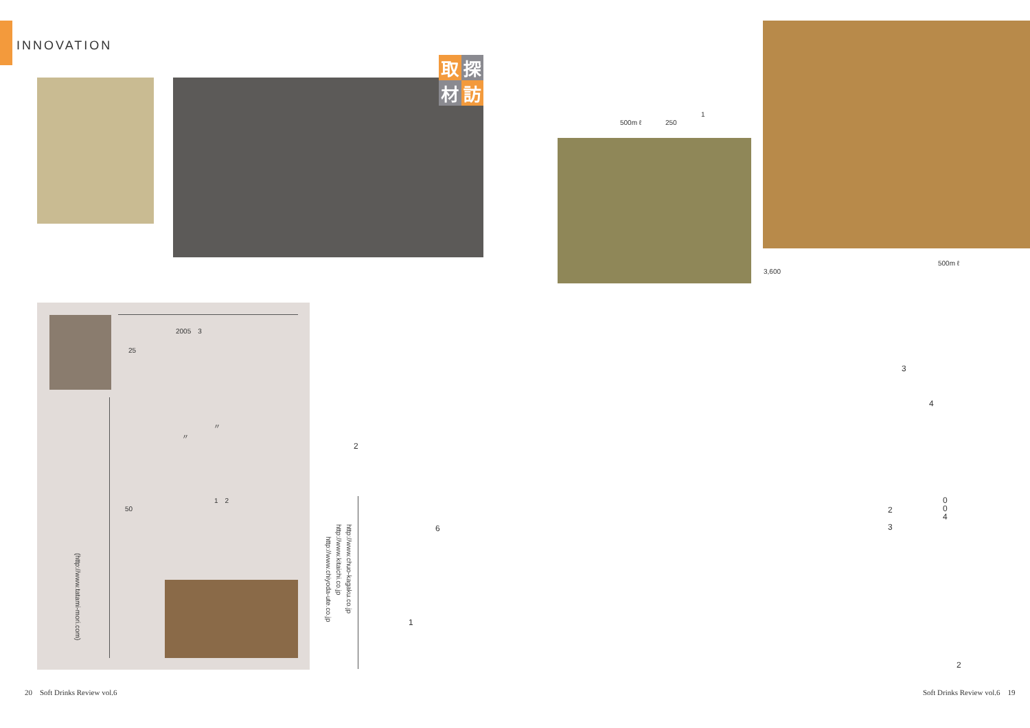INNOVATION
取探材訪
1
500m ℓ 250
500m ℓ
3,600
2005　3
25
〃
〃
1　2
50
(http://www.tatami-mori.com)
2
http://www.chuo-kagaku.co.jp
http://www.kitaichi.co.jp
http://www.chiyoda-ute.co.jp
6
1
3
4
0
0
4
2
3
2
20　Soft Drinks Review vol.6 Soft Drinks Review vol.6　19